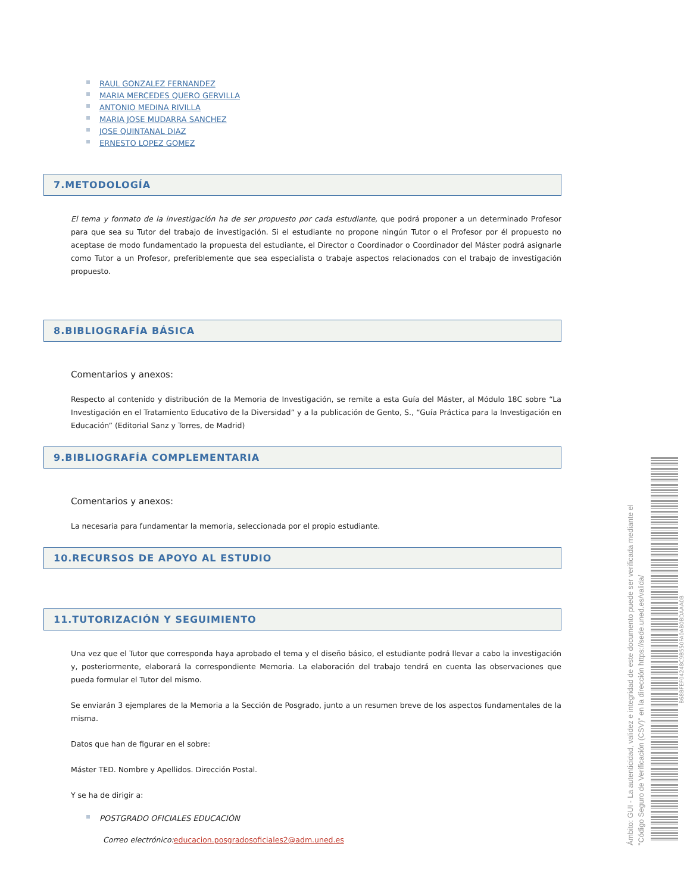RAUL GONZALEZ FERNANDEZ
MARIA MERCEDES QUERO GERVILLA
ANTONIO MEDINA RIVILLA
MARIA JOSE MUDARRA SANCHEZ
JOSE QUINTANAL DIAZ
ERNESTO LOPEZ GOMEZ
7.METODOLOGÍA
El tema y formato de la investigación ha de ser propuesto por cada estudiante, que podrá proponer a un determinado Profesor para que sea su Tutor del trabajo de investigación. Si el estudiante no propone ningún Tutor o el Profesor por él propuesto no aceptase de modo fundamentado la propuesta del estudiante, el Director o Coordinador o Coordinador del Máster podrá asignarle como Tutor a un Profesor, preferiblemente que sea especialista o trabaje aspectos relacionados con el trabajo de investigación propuesto.
8.BIBLIOGRAFÍA BÁSICA
Comentarios y anexos:
Respecto al contenido y distribución de la Memoria de Investigación, se remite a esta Guía del Máster, al Módulo 18C sobre “La Investigación en el Tratamiento Educativo de la Diversidad” y a la publicación de Gento, S., “Guía Práctica para la Investigación en Educación” (Editorial Sanz y Torres, de Madrid)
9.BIBLIOGRAFÍA COMPLEMENTARIA
Comentarios y anexos:
La necesaria para fundamentar la memoria, seleccionada por el propio estudiante.
10.RECURSOS DE APOYO AL ESTUDIO
11.TUTORIZACIÓN Y SEGUIMIENTO
Una vez que el Tutor que corresponda haya aprobado el tema y el diseño básico, el estudiante podrá llevar a cabo la investigación y, posteriormente, elaborará la correspondiente Memoria. La elaboración del trabajo tendrá en cuenta las observaciones que pueda formular el Tutor del mismo.
Se enviarán 3 ejemplares de la Memoria a la Sección de Posgrado, junto a un resumen breve de los aspectos fundamentales de la misma.
Datos que han de figurar en el sobre:
Máster TED. Nombre y Apellidos. Dirección Postal.
Y se ha de dirigir a:
POSTGRADO OFICIALES EDUCACIÓN
Correo electrónico: educacion.posgradosoficiales2@adm.uned.es
Ámbito: GUI - La autenticidad, validez e integridad de este documento puede ser verificada mediante el "Código Seguro de Verificación (CSV)" en la dirección https://sede.uned.es/valida/
B68BFEF04248C9B550FA0AB0BDAAA0B